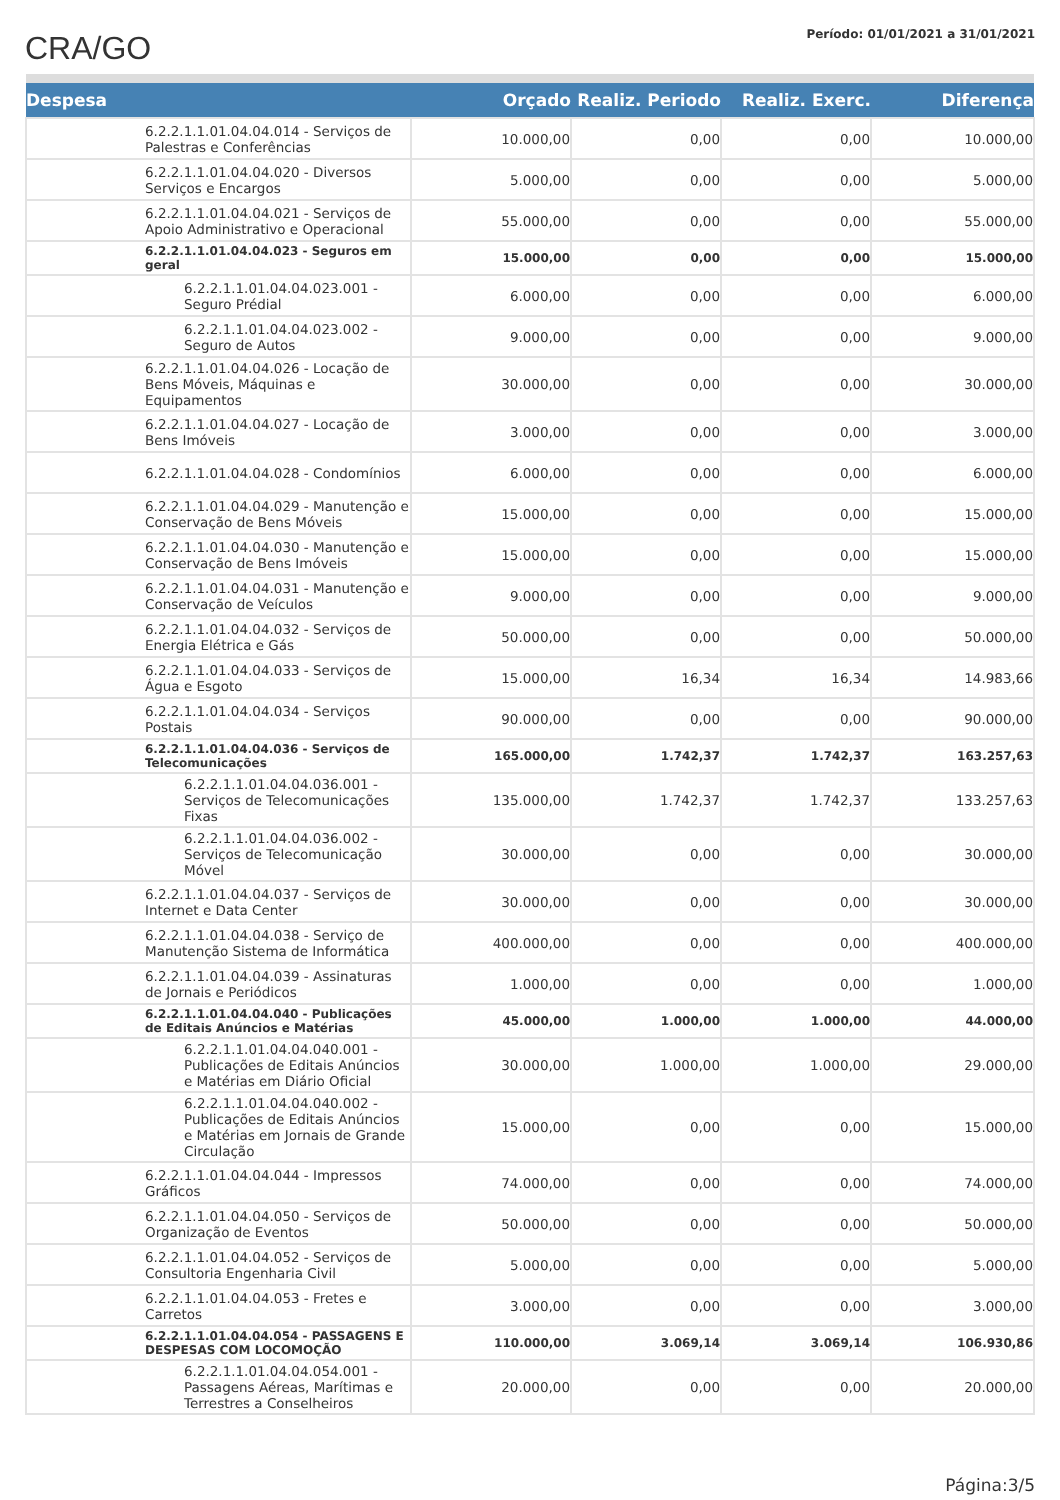CRA/GO
Período: 01/01/2021 a 31/01/2021
| Despesa | Orçado | Realiz. Periodo | Realiz. Exerc. | Diferença |
| --- | --- | --- | --- | --- |
| 6.2.2.1.1.01.04.04.014 - Serviços de Palestras e Conferências | 10.000,00 | 0,00 | 0,00 | 10.000,00 |
| 6.2.2.1.1.01.04.04.020 - Diversos Serviços e Encargos | 5.000,00 | 0,00 | 0,00 | 5.000,00 |
| 6.2.2.1.1.01.04.04.021 - Serviços de Apoio Administrativo e Operacional | 55.000,00 | 0,00 | 0,00 | 55.000,00 |
| 6.2.2.1.1.01.04.04.023 - Seguros em geral | 15.000,00 | 0,00 | 0,00 | 15.000,00 |
| 6.2.2.1.1.01.04.04.023.001 - Seguro Prédial | 6.000,00 | 0,00 | 0,00 | 6.000,00 |
| 6.2.2.1.1.01.04.04.023.002 - Seguro de Autos | 9.000,00 | 0,00 | 0,00 | 9.000,00 |
| 6.2.2.1.1.01.04.04.026 - Locação de Bens Móveis, Máquinas e Equipamentos | 30.000,00 | 0,00 | 0,00 | 30.000,00 |
| 6.2.2.1.1.01.04.04.027 - Locação de Bens Imóveis | 3.000,00 | 0,00 | 0,00 | 3.000,00 |
| 6.2.2.1.1.01.04.04.028 - Condomínios | 6.000,00 | 0,00 | 0,00 | 6.000,00 |
| 6.2.2.1.1.01.04.04.029 - Manutenção e Conservação de Bens Móveis | 15.000,00 | 0,00 | 0,00 | 15.000,00 |
| 6.2.2.1.1.01.04.04.030 - Manutenção e Conservação de Bens Imóveis | 15.000,00 | 0,00 | 0,00 | 15.000,00 |
| 6.2.2.1.1.01.04.04.031 - Manutenção e Conservação de Veículos | 9.000,00 | 0,00 | 0,00 | 9.000,00 |
| 6.2.2.1.1.01.04.04.032 - Serviços de Energia Elétrica e Gás | 50.000,00 | 0,00 | 0,00 | 50.000,00 |
| 6.2.2.1.1.01.04.04.033 - Serviços de Água e Esgoto | 15.000,00 | 16,34 | 16,34 | 14.983,66 |
| 6.2.2.1.1.01.04.04.034 - Serviços Postais | 90.000,00 | 0,00 | 0,00 | 90.000,00 |
| 6.2.2.1.1.01.04.04.036 - Serviços de Telecomunicações | 165.000,00 | 1.742,37 | 1.742,37 | 163.257,63 |
| 6.2.2.1.1.01.04.04.036.001 - Serviços de Telecomunicações Fixas | 135.000,00 | 1.742,37 | 1.742,37 | 133.257,63 |
| 6.2.2.1.1.01.04.04.036.002 - Serviços de Telecomunicação Móvel | 30.000,00 | 0,00 | 0,00 | 30.000,00 |
| 6.2.2.1.1.01.04.04.037 - Serviços de Internet e Data Center | 30.000,00 | 0,00 | 0,00 | 30.000,00 |
| 6.2.2.1.1.01.04.04.038 - Serviço de Manutenção Sistema de Informática | 400.000,00 | 0,00 | 0,00 | 400.000,00 |
| 6.2.2.1.1.01.04.04.039 - Assinaturas de Jornais e Periódicos | 1.000,00 | 0,00 | 0,00 | 1.000,00 |
| 6.2.2.1.1.01.04.04.040 - Publicações de Editais Anúncios e Matérias | 45.000,00 | 1.000,00 | 1.000,00 | 44.000,00 |
| 6.2.2.1.1.01.04.04.040.001 - Publicações de Editais Anúncios e Matérias em Diário Oficial | 30.000,00 | 1.000,00 | 1.000,00 | 29.000,00 |
| 6.2.2.1.1.01.04.04.040.002 - Publicações de Editais Anúncios e Matérias em Jornais de Grande Circulação | 15.000,00 | 0,00 | 0,00 | 15.000,00 |
| 6.2.2.1.1.01.04.04.044 - Impressos Gráficos | 74.000,00 | 0,00 | 0,00 | 74.000,00 |
| 6.2.2.1.1.01.04.04.050 - Serviços de Organização de Eventos | 50.000,00 | 0,00 | 0,00 | 50.000,00 |
| 6.2.2.1.1.01.04.04.052 - Serviços de Consultoria Engenharia Civil | 5.000,00 | 0,00 | 0,00 | 5.000,00 |
| 6.2.2.1.1.01.04.04.053 - Fretes e Carretos | 3.000,00 | 0,00 | 0,00 | 3.000,00 |
| 6.2.2.1.1.01.04.04.054 - PASSAGENS E DESPESAS COM LOCOMOÇÃO | 110.000,00 | 3.069,14 | 3.069,14 | 106.930,86 |
| 6.2.2.1.1.01.04.04.054.001 - Passagens Aéreas, Marítimas e Terrestres a Conselheiros | 20.000,00 | 0,00 | 0,00 | 20.000,00 |
Página:3/5